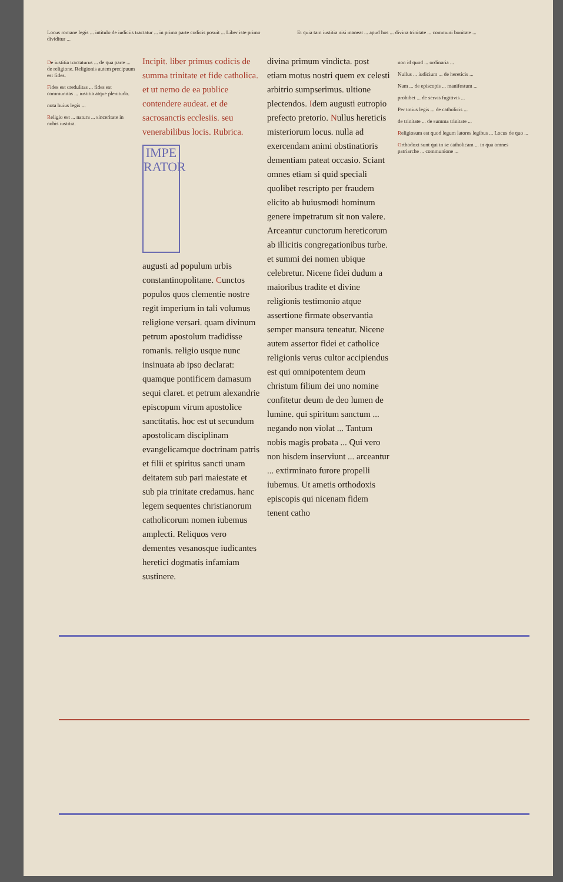Locus romane legis ... intitulo de iudiciis tractatur ... in prima parte codicis posuit ... Liber iste primo dividitur ...
Et quia tam iustitia nisi maneat ... apud hos ... divina trinitate ... communi bonitate ...
De iustitia tractaturus ... de qua parte ... de religione. Religionis autem precipuum est fides.
Fides est credulitas ... fides est communitas ... iustitia atque plenitudo.
nota huius legis ...
Religio est ... natura ... sinceritate in nobis iustitia.
Incipit. liber primus codicis de summa trinitate et fide catholica. et ut nemo de ea publice contendere audeat. et de sacrosanctis ecclesiis. seu venerabilibus locis. Rubrica.
IMPE RATOR
augusti ad populum urbis constantinopolitane. Cunctos populos quos clementie nostre regit imperium in tali volumus religione versari. quam divinum petrum apostolum tradidisse romanis. religio usque nunc insinuata ab ipso declarat: quamque pontificem damasum sequi claret. et petrum alexandrie episcopum virum apostolice sanctitatis. hoc est ut secundum apostolicam disciplinam evangelicamque doctrinam patris et filii et spiritus sancti unam deitatem sub pari maiestate et sub pia trinitate credamus. hanc legem sequentes christianorum catholicorum nomen iubemus amplecti. Reliquos vero dementes vesanosque iudicantes heretici dogmatis infamiam sustinere.
divina primum vindicta. post etiam motus nostri quem ex celesti arbitrio sumpserimus. ultione plectendos. Idem augusti eutropio prefecto pretorio. Nullus hereticis misteriorum locus. nulla ad exercendam animi obstinatioris dementiam pateat occasio. Sciant omnes etiam si quid speciali quolibet rescripto per fraudem elicito ab huiusmodi hominum genere impetratum sit non valere. Arceantur cunctorum hereticorum ab illicitis congregationibus turbe. et summi dei nomen ubique celebretur. Nicene fidei dudum a maioribus tradite et divine religionis testimonio atque assertione firmate observantia semper mansura teneatur. Nicene autem assertor fidei et catholice religionis verus cultor accipiendus est qui omnipotentem deum christum filium dei uno nomine confitetur deum de deo lumen de lumine. qui spiritum sanctum ... negando non violat ... Tantum nobis magis probata ... Qui vero non hisdem inserviunt ... arceantur ... extirminato furore propelli iubemus. Ut ametis orthodoxis episcopis qui nicenam fidem tenent catho
non id quod ... ordinaria ...
Nullus ... iudicium ... de hereticis ...
Nam ... de episcopis ... manifestum ...
prohibet ... de servis fugitivis ...
Per totius legis ... de catholicis ...
de trinitate ... de summa trinitate ...
Religiosum est quod legum latores legibus ... Locus de quo ...
Orthodoxi sunt qui in se catholicam ... in qua omnes patriarche ... communione ...